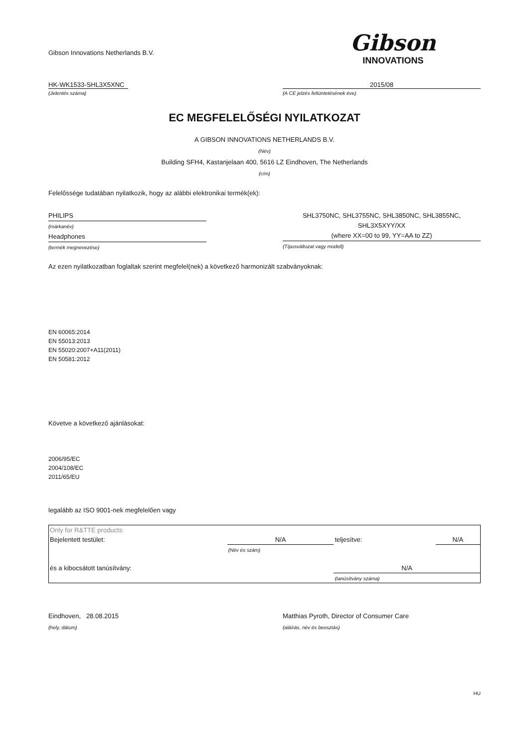Gibson Innovations Netherlands B.V.
Gibson
INNOVATIONS
HK-WK1533-SHL3X5XNC
(Jelentés száma)
2015/08
(A CE jelzés feltüntetésének éve)
EC MEGFELELŐSÉGI NYILATKOZAT
A GIBSON INNOVATIONS NETHERLANDS B.V.
(Név)
Building SFH4, Kastanjelaan 400, 5616 LZ Eindhoven, The Netherlands
(cím)
Felelőssége tudatában nyilatkozik, hogy az alábbi elektronikai termék(ek):
PHILIPS
(márkanév)
Headphones
(termék megnevezése)
SHL3750NC, SHL3755NC, SHL3850NC, SHL3855NC,
SHL3X5XYY/XX
(where XX=00 to 99, YY=AA to ZZ)
(Típusváltozat vagy modell)
Az ezen nyilatkozatban foglaltak szerint megfelel(nek) a következő harmonizált szabványoknak:
EN 60065:2014
EN 55013:2013
EN 55020:2007+A11(2011)
EN 50581:2012
Követve a következő ajánlásokat:
2006/95/EC
2004/108/EC
2011/65/EU
legalább az ISO 9001-nek megfelelően vagy
| Only for R&TTE products: | | | |
| Bejelentett testület: | N/A | teljesítve: | N/A |
| | (Név és szám) | | |
| és a kibocsátott tanúsítvány: | | N/A | |
| | | (tanúsítvány száma) | |
Eindhoven, 28.08.2015
(hely, dátum)
Matthias Pyroth, Director of Consumer Care
(aláírás, név és beosztás)
HU